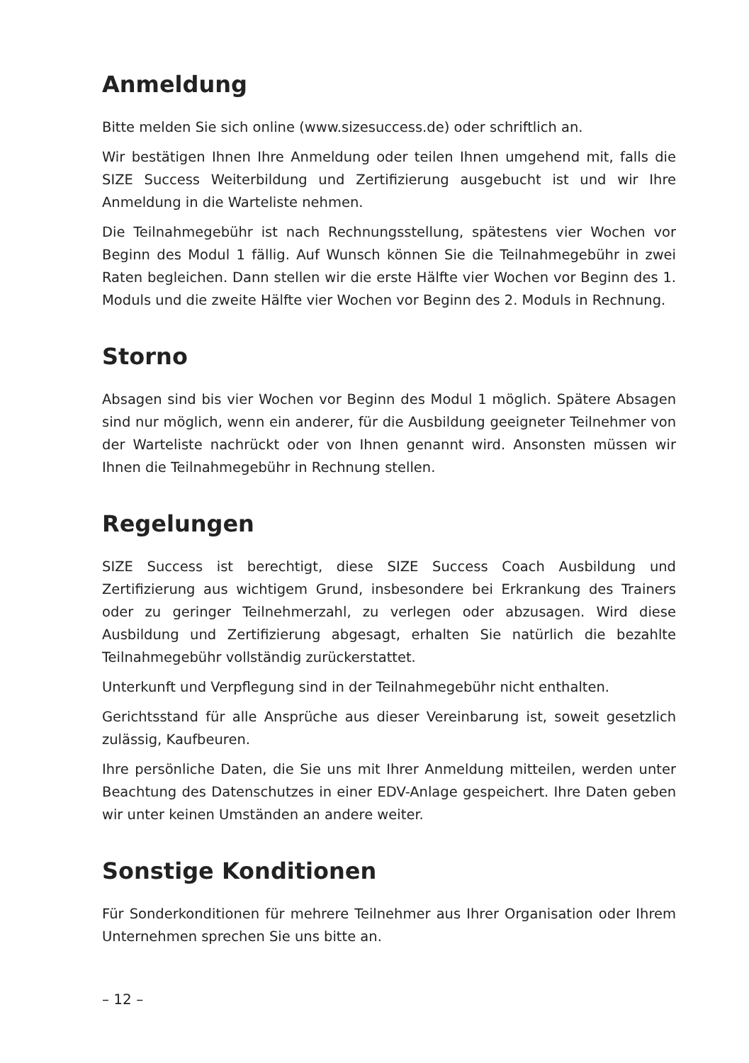Anmeldung
Bitte melden Sie sich online (www.sizesuccess.de) oder schriftlich an.
Wir bestätigen Ihnen Ihre Anmeldung oder teilen Ihnen umgehend mit, falls die SIZE Success Weiterbildung und Zertifizierung ausgebucht ist und wir Ihre Anmeldung in die Warteliste nehmen.
Die Teilnahmegebühr ist nach Rechnungsstellung, spätestens vier Wochen vor Beginn des Modul 1 fällig. Auf Wunsch können Sie die Teilnahmegebühr in zwei Raten begleichen. Dann stellen wir die erste Hälfte vier Wochen vor Beginn des 1. Moduls und die zweite Hälfte vier Wochen vor Beginn des 2. Moduls in Rechnung.
Storno
Absagen sind bis vier Wochen vor Beginn des Modul 1 möglich. Spätere Absagen sind nur möglich, wenn ein anderer, für die Ausbildung geeigneter Teilnehmer von der Warteliste nachrückt oder von Ihnen genannt wird. Ansonsten müssen wir Ihnen die Teilnahmegebühr in Rechnung stellen.
Regelungen
SIZE Success ist berechtigt, diese SIZE Success Coach Ausbildung und Zertifizierung aus wichtigem Grund, insbesondere bei Erkrankung des Trainers oder zu geringer Teilnehmerzahl, zu verlegen oder abzusagen. Wird diese Ausbildung und Zertifizierung abgesagt, erhalten Sie natürlich die bezahlte Teilnahmegebühr vollständig zurückerstattet.
Unterkunft und Verpflegung sind in der Teilnahmegebühr nicht enthalten.
Gerichtsstand für alle Ansprüche aus dieser Vereinbarung ist, soweit gesetzlich zulässig, Kaufbeuren.
Ihre persönliche Daten, die Sie uns mit Ihrer Anmeldung mitteilen, werden unter Beachtung des Datenschutzes in einer EDV-Anlage gespeichert. Ihre Daten geben wir unter keinen Umständen an andere weiter.
Sonstige Konditionen
Für Sonderkonditionen für mehrere Teilnehmer aus Ihrer Organisation oder Ihrem Unternehmen sprechen Sie uns bitte an.
– 12 –